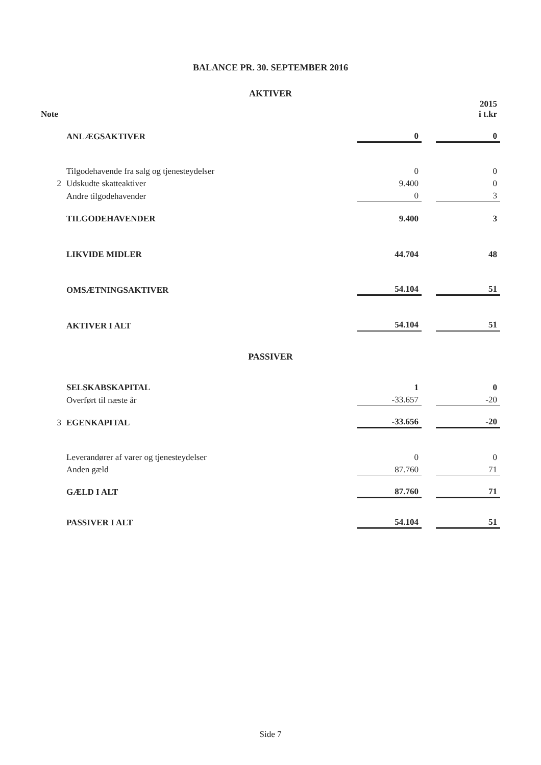BALANCE PR. 30. SEPTEMBER 2016
| AKTIVER | | | | |
| Note | | | | 2015 i t.kr |
| | ANLÆGSAKTIVER | 0 | | 0 |
| | Tilgodehavende fra salg og tjenesteydelser | 0 | | 0 |
| 2 | Udskudte skatteaktiver | 9.400 | | 0 |
| | Andre tilgodehavender | 0 | | 3 |
| | TILGODEHAVENDER | 9.400 | | 3 |
| | LIKVIDE MIDLER | 44.704 | | 48 |
| | OMSÆTNINGSAKTIVER | 54.104 | | 51 |
| | AKTIVER I ALT | 54.104 | | 51 |
| PASSIVER | | | | |
| | SELSKABSKAPITAL | 1 | | 0 |
| | Overført til næste år | -33.657 | | -20 |
| 3 | EGENKAPITAL | -33.656 | | -20 |
| | Leverandører af varer og tjenesteydelser | 0 | | 0 |
| | Anden gæld | 87.760 | | 71 |
| | GÆLD I ALT | 87.760 | | 71 |
| | PASSIVER I ALT | 54.104 | | 51 |
Side 7